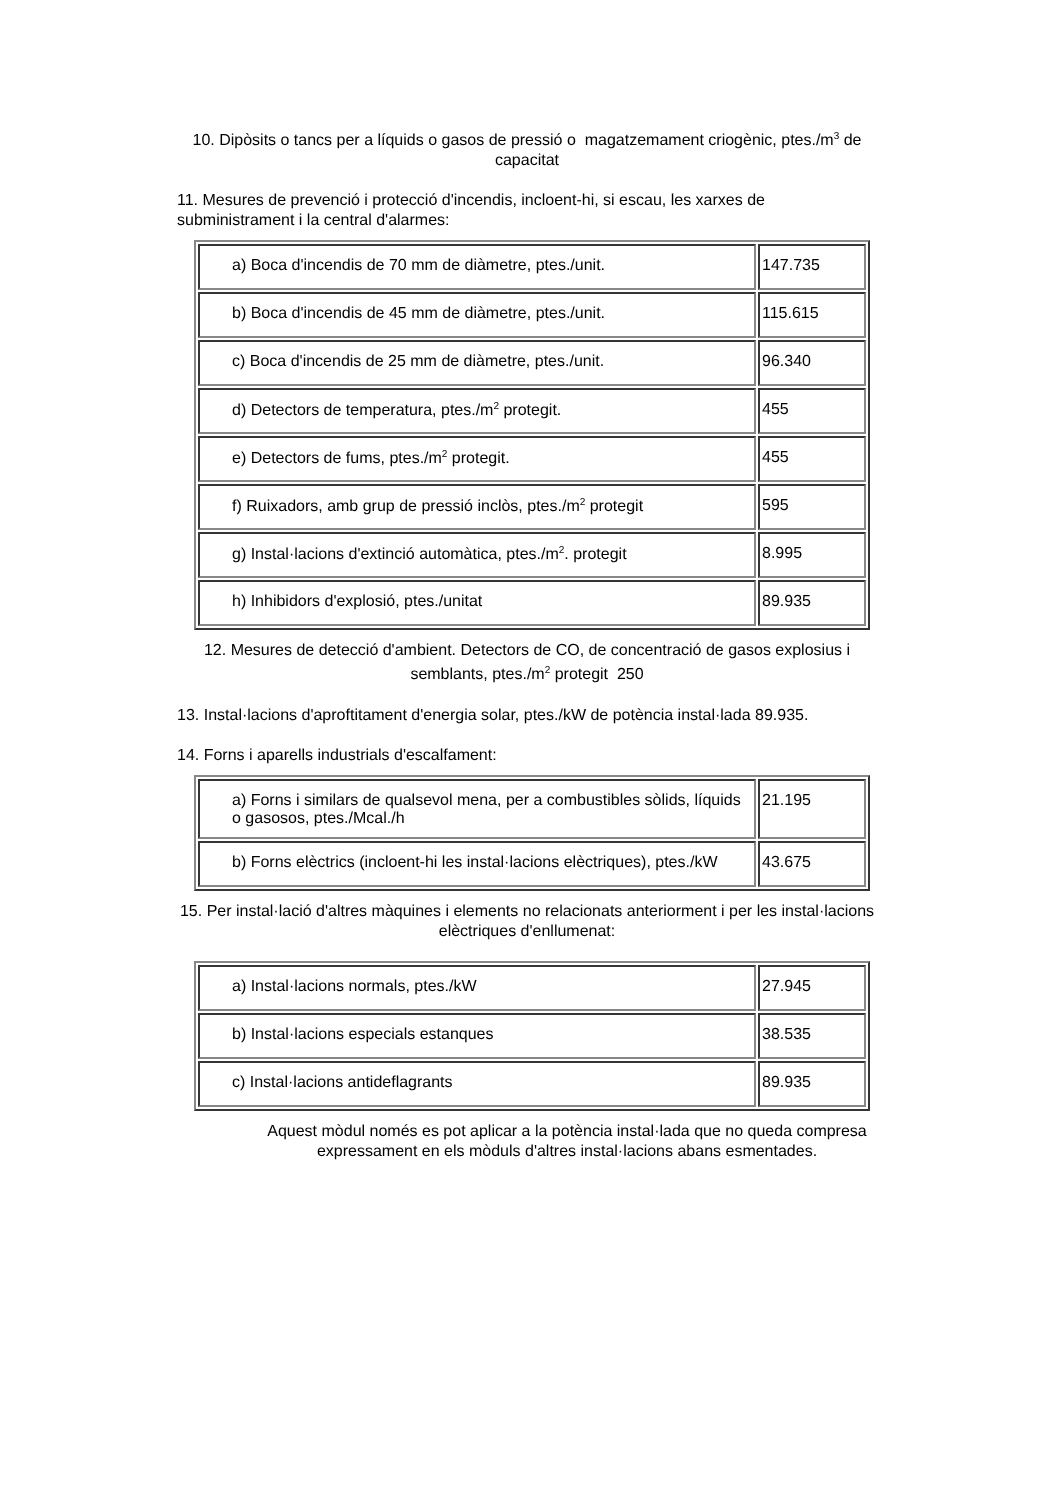10. Dipòsits o tancs per a líquids o gasos de pressió o magatzemament criogènic, ptes./m<sup>3</sup> de capacitat
11. Mesures de prevenció i protecció d'incendis, incloent-hi, si escau, les xarxes de subministrament i la central d'alarmes:
| a) Boca d'incendis de 70 mm de diàmetre, ptes./unit. | 147.735 |
| b) Boca d'incendis de 45 mm de diàmetre, ptes./unit. | 115.615 |
| c) Boca d'incendis de 25 mm de diàmetre, ptes./unit. | 96.340 |
| d) Detectors de temperatura, ptes./m<sup>2</sup> protegit. | 455 |
| e) Detectors de fums, ptes./m<sup>2</sup> protegit. | 455 |
| f) Ruixadors, amb grup de pressió inclòs, ptes./m<sup>2</sup> protegit | 595 |
| g) Instal·lacions d'extinció automàtica, ptes./m<sup>2</sup>. protegit | 8.995 |
| h) Inhibidors d'explosió, ptes./unitat | 89.935 |
12. Mesures de detecció d'ambient. Detectors de CO, de concentració de gasos explosius i semblants, ptes./m<sup>2</sup> protegit 250
13. Instal·lacions d'aproftitament d'energia solar, ptes./kW de potència instal·lada 89.935.
14. Forns i aparells industrials d'escalfament:
| a) Forns i similars de qualsevol mena, per a combustibles sòlids, líquids o gasosos, ptes./Mcal./h | 21.195 |
| b) Forns elèctrics (incloent-hi les instal·lacions elèctriques), ptes./kW | 43.675 |
15. Per instal·lació d'altres màquines i elements no relacionats anteriorment i per les instal·lacions elèctriques d'enllumenat:
| a) Instal·lacions normals, ptes./kW | 27.945 |
| b) Instal·lacions especials estanques | 38.535 |
| c) Instal·lacions antideflagrants | 89.935 |
Aquest mòdul només es pot aplicar a la potència instal·lada que no queda compresa expressament en els mòduls d'altres instal·lacions abans esmentades.